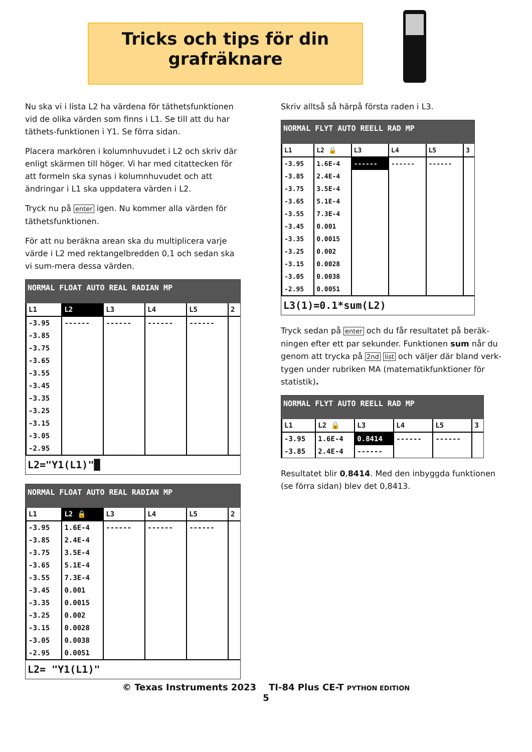Tricks och tips för din
grafräknare
Nu ska vi i lista L2 ha värdena för täthetsfunktionen vid de olika värden som finns i L1. Se till att du har täthets-funktionen i Y1. Se förra sidan.
Placera markören i kolumnhuvudet i L2 och skriv där enligt skärmen till höger. Vi har med citattecken för att formeln ska synas i kolumnhuvudet och att ändringar i L1 ska uppdatera värden i L2.
Tryck nu på enter igen. Nu kommer alla värden för täthetsfunktionen.
För att nu beräkna arean ska du multiplicera varje värde i L2 med rektangelbredden 0,1 och sedan ska vi sum-mera dessa värden.
NORMAL FLOAT AUTO REAL RADIAN MP
| L1 | L2 | L3 | L4 | L5 | 2 |
| --- | --- | --- | --- | --- | --- |
| -3.95 | ------ | ------ | ------ | ------ | |
| -3.85 | | | | | |
| -3.75 | | | | | |
| -3.65 | | | | | |
| -3.55 | | | | | |
| -3.45 | | | | | |
| -3.35 | | | | | |
| -3.25 | | | | | |
| -3.15 | | | | | |
| -3.05 | | | | | |
| -2.95 | | | | | |
L2="Y1(L1)"█
NORMAL FLOAT AUTO REAL RADIAN MP
| L1 | L2 🔒 | L3 | L4 | L5 | 2 |
| --- | --- | --- | --- | --- | --- |
| -3.95 | 1.6E-4 | ------ | ------ | ------ | |
| -3.85 | 2.4E-4 | | | | |
| -3.75 | 3.5E-4 | | | | |
| -3.65 | 5.1E-4 | | | | |
| -3.55 | 7.3E-4 | | | | |
| -3.45 | 0.001 | | | | |
| -3.35 | 0.0015 | | | | |
| -3.25 | 0.002 | | | | |
| -3.15 | 0.0028 | | | | |
| -3.05 | 0.0038 | | | | |
| -2.95 | 0.0051 | | | | |
L2= "Y1(L1)"
Skriv alltså så härpå första raden i L3.
NORMAL FLYT AUTO REELL RAD MP
| L1 | L2 🔒 | L3 | L4 | L5 | 3 |
| --- | --- | --- | --- | --- | --- |
| -3.95 | 1.6E-4 | ------ | ------ | ------ | |
| -3.85 | 2.4E-4 | | | | |
| -3.75 | 3.5E-4 | | | | |
| -3.65 | 5.1E-4 | | | | |
| -3.55 | 7.3E-4 | | | | |
| -3.45 | 0.001 | | | | |
| -3.35 | 0.0015 | | | | |
| -3.25 | 0.002 | | | | |
| -3.15 | 0.0028 | | | | |
| -3.05 | 0.0038 | | | | |
| -2.95 | 0.0051 | | | | |
L3(1)=0.1*sum(L2)
Tryck sedan på enter och du får resultatet på beräk-ningen efter ett par sekunder. Funktionen sum når du genom att trycka på 2nd list och väljer där bland verk-tygen under rubriken MA (matematikfunktioner för statistik).
NORMAL FLYT AUTO REELL RAD MP
| L1 | L2 🔒 | L3 | L4 | L5 | 3 |
| --- | --- | --- | --- | --- | --- |
| -3.95 | 1.6E-4 | 0.8414 | ------ | ------ | |
| -3.85 | 2.4E-4 | ------ | | | |
Resultatet blir 0,8414. Med den inbyggda funktionen (se förra sidan) blev det 0,8413.
© Texas Instruments 2023 TI-84 Plus CE-T PYTHON EDITION
5